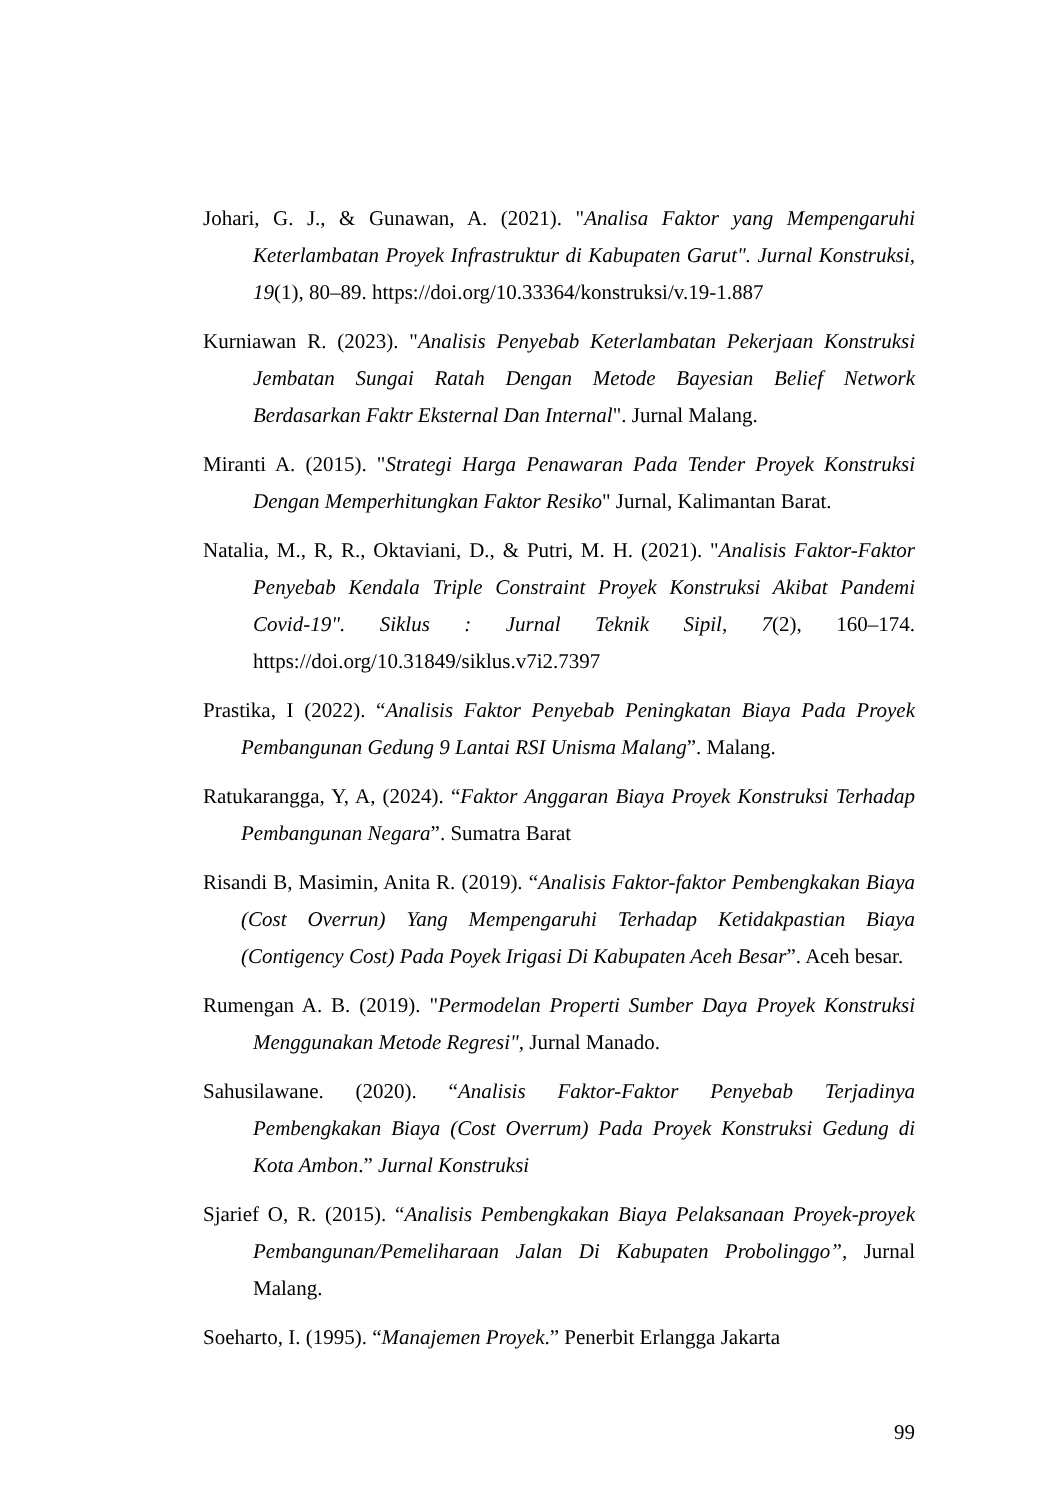Johari, G. J., & Gunawan, A. (2021). "Analisa Faktor yang Mempengaruhi Keterlambatan Proyek Infrastruktur di Kabupaten Garut". Jurnal Konstruksi, 19(1), 80–89. https://doi.org/10.33364/konstruksi/v.19-1.887
Kurniawan R. (2023). "Analisis Penyebab Keterlambatan Pekerjaan Konstruksi Jembatan Sungai Ratah Dengan Metode Bayesian Belief Network Berdasarkan Faktr Eksternal Dan Internal". Jurnal Malang.
Miranti A. (2015). "Strategi Harga Penawaran Pada Tender Proyek Konstruksi Dengan Memperhitungkan Faktor Resiko" Jurnal, Kalimantan Barat.
Natalia, M., R, R., Oktaviani, D., & Putri, M. H. (2021). "Analisis Faktor-Faktor Penyebab Kendala Triple Constraint Proyek Konstruksi Akibat Pandemi Covid-19". Siklus : Jurnal Teknik Sipil, 7(2), 160–174. https://doi.org/10.31849/siklus.v7i2.7397
Prastika, I (2022). “Analisis Faktor Penyebab Peningkatan Biaya Pada Proyek Pembangunan Gedung 9 Lantai RSI Unisma Malang”. Malang.
Ratukarangga, Y, A, (2024). “Faktor Anggaran Biaya Proyek Konstruksi Terhadap Pembangunan Negara”. Sumatra Barat
Risandi B, Masimin, Anita R. (2019). “Analisis Faktor-faktor Pembengkakan Biaya (Cost Overrun) Yang Mempengaruhi Terhadap Ketidakpastian Biaya (Contigency Cost) Pada Poyek Irigasi Di Kabupaten Aceh Besar”. Aceh besar.
Rumengan A. B. (2019). "Permodelan Properti Sumber Daya Proyek Konstruksi Menggunakan Metode Regresi", Jurnal Manado.
Sahusilawane. (2020). “Analisis Faktor-Faktor Penyebab Terjadinya Pembengkakan Biaya (Cost Overrum) Pada Proyek Konstruksi Gedung di Kota Ambon.” Jurnal Konstruksi
Sjarief O, R. (2015). “Analisis Pembengkakan Biaya Pelaksanaan Proyek-proyek Pembangunan/Pemeliharaan Jalan Di Kabupaten Probolinggo”, Jurnal Malang.
Soeharto, I. (1995). “Manajemen Proyek.” Penerbit Erlangga Jakarta
99